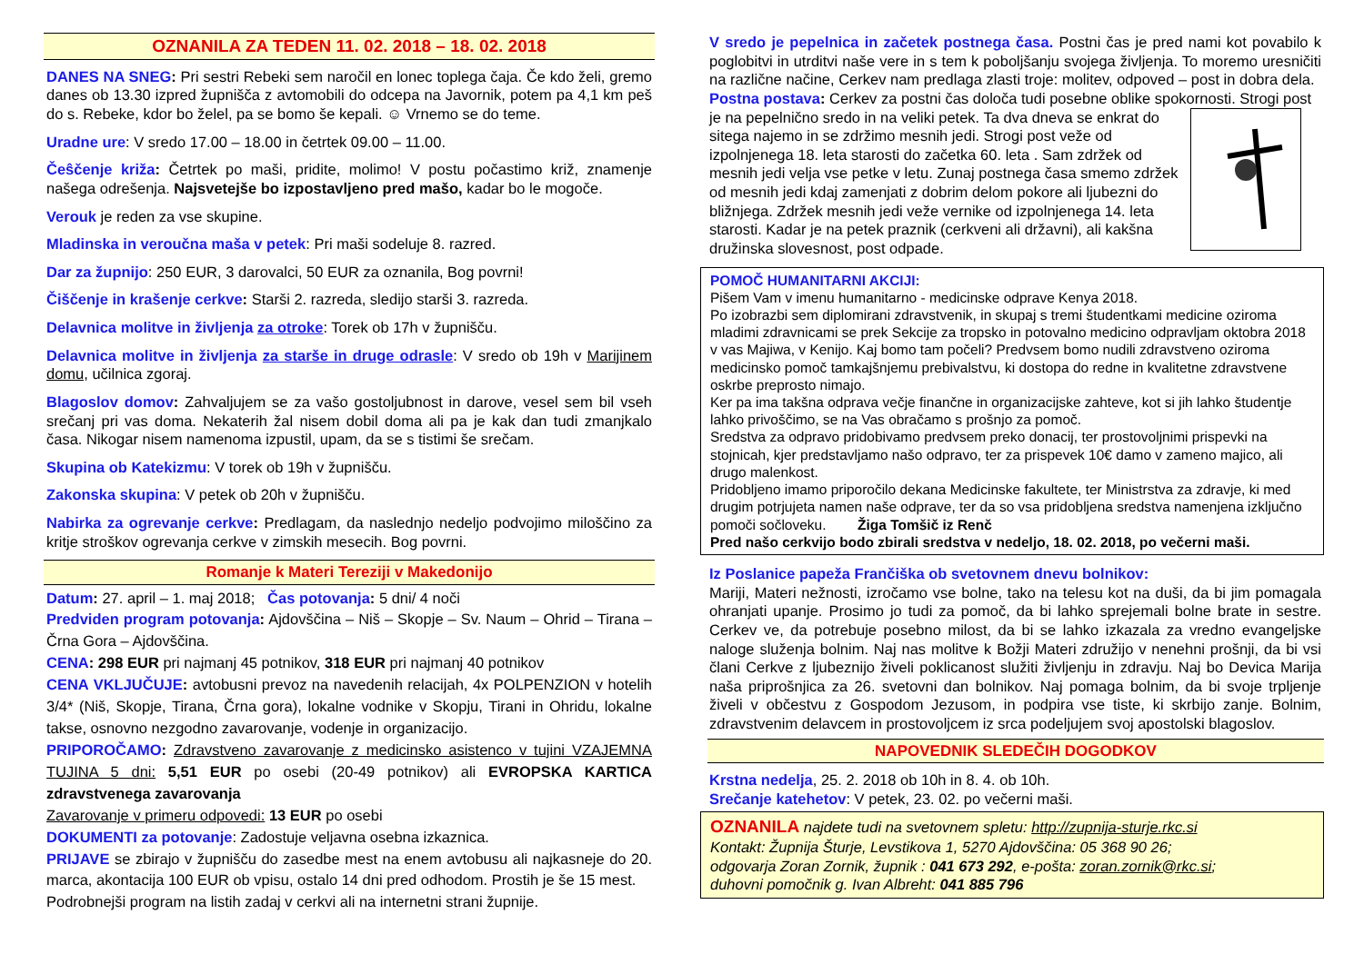OZNANILA ZA TEDEN 11. 02. 2018 – 18. 02. 2018
DANES NA SNEG: Pri sestri Rebeki sem naročil en lonec toplega čaja. Če kdo želi, gremo danes ob 13.30 izpred župnišča z avtomobili do odcepa na Javornik, potem pa 4,1 km peš do s. Rebeke, kdor bo želel, pa se bomo še kepali. ☺ Vrnemo se do teme.
Uradne ure: V sredo 17.00 – 18.00 in četrtek 09.00 – 11.00.
Čeŝčenje križa: Četrtek po maši, pridite, molimo! V postu počastimo križ, znamenje našega odrešenja. Najsvetejše bo izpostavljeno pred mašo, kadar bo le mogoče.
Verouk je reden za vse skupine.
Mladinska in veroučna maša v petek: Pri maši sodeluje 8. razred.
Dar za župnijo: 250 EUR, 3 darovalci, 50 EUR za oznanila, Bog povrni!
Čiščenje in krašenje cerkve: Starši 2. razreda, sledijo starši 3. razreda.
Delavnica molitve in življenja za otroke: Torek ob 17h v župnišču.
Delavnica molitve in življenja za starše in druge odrasle: V sredo ob 19h v Marijinem domu, učilnica zgoraj.
Blagoslov domov: Zahvaljujem se za vašo gostoljubnost in darove, vesel sem bil vseh srečanj pri vas doma. Nekaterih žal nisem dobil doma ali pa je kak dan tudi zmanjkalo časa. Nikogar nisem namenoma izpustil, upam, da se s tistimi še srečam.
Skupina ob Katekizmu: V torek ob 19h v župnišču.
Zakonska skupina: V petek ob 20h v župnišču.
Nabirka za ogrevanje cerkve: Predlagam, da naslednjo nedeljo podvojimo miloščino za kritje stroškov ogrevanja cerkve v zimskih mesecih. Bog povrni.
Romanje k Materi Tereziji v Makedonijo
Datum: 27. april – 1. maj 2018; Čas potovanja: 5 dni/ 4 noči
Predviden program potovanja: Ajdovščina – Niš – Skopje – Sv. Naum – Ohrid – Tirana – Črna Gora – Ajdovščina.
CENA: 298 EUR pri najmanj 45 potnikov, 318 EUR pri najmanj 40 potnikov
CENA VKLJUČUJE: avtobusni prevoz na navedenih relacijah, 4x POLPENZION v hotelih 3/4* (Niš, Skopje, Tirana, Črna gora), lokalne vodnike v Skopju, Tirani in Ohridu, lokalne takse, osnovno nezgodno zavarovanje, vodenje in organizacijo.
PRIPOROČAMO: Zdravstveno zavarovanje z medicinsko asistenco v tujini VZAJEMNA TUJINA 5 dni: 5,51 EUR po osebi (20-49 potnikov) ali EVROPSKA KARTICA zdravstvenega zavarovanja
Zavarovanje v primeru odpovedi: 13 EUR po osebi
DOKUMENTI za potovanje: Zadostuje veljavna osebna izkaznica.
PRIJAVE se zbirajo v župnišču do zasedbe mest na enem avtobusu ali najkasneje do 20. marca, akontacija 100 EUR ob vpisu, ostalo 14 dni pred odhodom. Prostih je še 15 mest.
Podrobnejši program na listih zadaj v cerkvi ali na internetni strani župnije.
V sredo je pepelnica in začetek postnega časa. Postni čas je pred nami kot povabilo k poglobitvi in utrditvi naše vere in s tem k poboljšanju svojega življenja. To moremo uresničiti na različne načine, Cerkev nam predlaga zlasti troje: molitev, odpoved – post in dobra dela.
Postna postava: Cerkev za postni čas določa tudi posebne oblike spokornosti.
Strogi post je na pepelnično sredo in na veliki petek. Ta dva dneva se enkrat do sitega najemo in se zdržimo mesnih jedi. Strogi post veže od izpolnjenega 18. leta starosti do začetka 60. leta . Sam zdržek od mesnih jedi velja vse petke v letu. Zunaj postnega časa smemo zdržek od mesnih jedi kdaj zamenjati z dobrim delom pokore ali ljubezni do bližnjega. Zdržek mesnih jedi veže vernike od izpolnjenega 14. leta starosti. Kadar je na petek praznik (cerkveni ali državni), ali kakšna družinska slovesnost, post odpade.
POMOČ HUMANITARNI AKCIJI:
Pišem Vam v imenu humanitarno - medicinske odprave Kenya 2018.
Po izobrazbi sem diplomirani zdravstvenik, in skupaj s tremi študentkami medicine oziroma mladimi zdravnicami se prek Sekcije za tropsko in potovalno medicino odpravljam oktobra 2018 v vas Majiwa, v Kenijo. Kaj bomo tam počeli? Predvsem bomo nudili zdravstveno oziroma medicinsko pomoč tamkajšnjemu prebivalstvu, ki dostopa do redne in kvalitetne zdravstvene oskrbe preprosto nimajo.
Ker pa ima takšna odprava večje finančne in organizacijske zahteve, kot si jih lahko študentje lahko privoščimo, se na Vas obračamo s prošnjo za pomoč.
Sredstva za odpravo pridobivamo predvsem preko donacij, ter prostovoljnimi prispevki na stojnicah, kjer predstavljamo našo odpravo, ter za prispevek 10€ damo v zameno majico, ali drugo malenkost.
Pridobljeno imamo priporočilo dekana Medicinske fakultete, ter Ministrstva za zdravje, ki med drugim potrjujeta namen naše odprave, ter da so vsa pridobljena sredstva namenjena izključno pomoči sočloveku. Žiga Tomšič iz Renč
Pred našo cerkvijo bodo zbirali sredstva v nedeljo, 18. 02. 2018, po večerni maši.
Iz Poslanice papeža Frančiška ob svetovnem dnevu bolnikov:
Mariji, Materi nežnosti, izročamo vse bolne, tako na telesu kot na duši, da bi jim pomagala ohranjati upanje. Prosimo jo tudi za pomoč, da bi lahko sprejemali bolne brate in sestre. Cerkev ve, da potrebuje posebno milost, da bi se lahko izkazala za vredno evangeljske naloge služenja bolnim. Naj nas molitve k Božji Materi združijo v nenehni prošnji, da bi vsi člani Cerkve z ljubeznijo živeli poklicanost služiti življenju in zdravju. Naj bo Devica Marija naša priprošnjica za 26. svetovni dan bolnikov. Naj pomaga bolnim, da bi svoje trpljenje živeli v občestvu z Gospodom Jezusom, in podpira vse tiste, ki skrbijo zanje. Bolnim, zdravstvenim delavcem in prostovoljcem iz srca podeljujem svoj apostolski blagoslov.
NAPOVEDNIK SLEDEČIH DOGODKOV
Krstna nedelja, 25. 2. 2018 ob 10h in 8. 4. ob 10h.
Srečanje katehetov: V petek, 23. 02. po večerni maši.
OZNANILA najdete tudi na svetovnem spletu: http://zupnija-sturje.rkc.si
Kontakt: Župnija Šturje, Levstikova 1, 5270 Ajdovščina: 05 368 90 26;
odgovarja Zoran Zornik, župnik : 041 673 292, e-pošta: zoran.zornik@rkc.si;
duhovni pomočnik g. Ivan Albreht: 041 885 796